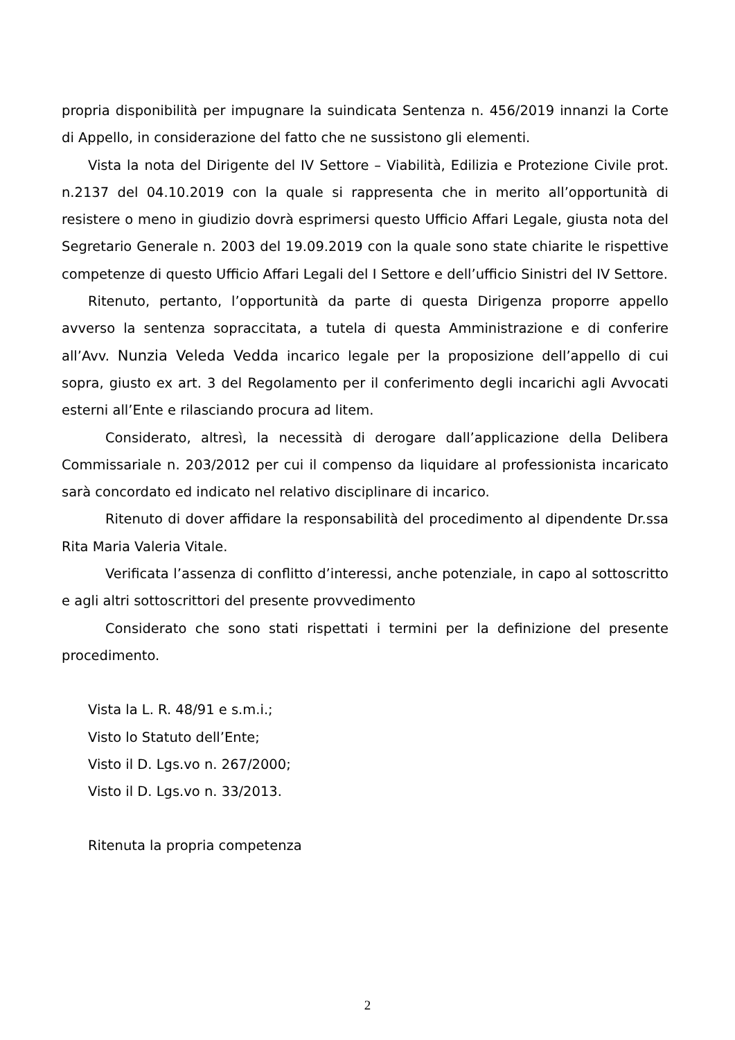propria disponibilità per impugnare la suindicata Sentenza n. 456/2019 innanzi la Corte di Appello, in considerazione del fatto che ne sussistono gli elementi.
Vista la nota del Dirigente del IV Settore – Viabilità, Edilizia e Protezione Civile prot. n.2137 del 04.10.2019 con la quale si rappresenta che in merito all’opportunità di resistere o meno in giudizio dovrà esprimersi questo Ufficio Affari Legale, giusta nota del Segretario Generale n. 2003 del 19.09.2019 con la quale sono state chiarite le rispettive competenze di questo Ufficio Affari Legali del I Settore e dell’ufficio Sinistri del IV Settore.
Ritenuto, pertanto, l’opportunità da parte di questa Dirigenza proporre appello avverso la sentenza sopraccitata, a tutela di questa Amministrazione e di conferire all’Avv. Nunzia Veleda Vedda incarico legale per la proposizione dell’appello di cui sopra, giusto ex art. 3 del Regolamento per il conferimento degli incarichi agli Avvocati esterni all’Ente e rilasciando procura ad litem.
Considerato, altresì, la necessità di derogare dall’applicazione della Delibera Commissariale n. 203/2012 per cui il compenso da liquidare al professionista incaricato sarà concordato ed indicato nel relativo disciplinare di incarico.
Ritenuto di dover affidare la responsabilità del procedimento al dipendente Dr.ssa Rita Maria Valeria Vitale.
Verificata l’assenza di conflitto d’interessi, anche potenziale, in capo al sottoscritto e agli altri sottoscrittori del presente provvedimento
Considerato che sono stati rispettati i termini per la definizione del presente procedimento.
Vista la L. R. 48/91 e s.m.i.;
Visto lo Statuto dell’Ente;
Visto il D. Lgs.vo n. 267/2000;
Visto il D. Lgs.vo n. 33/2013.
Ritenuta la propria competenza
2